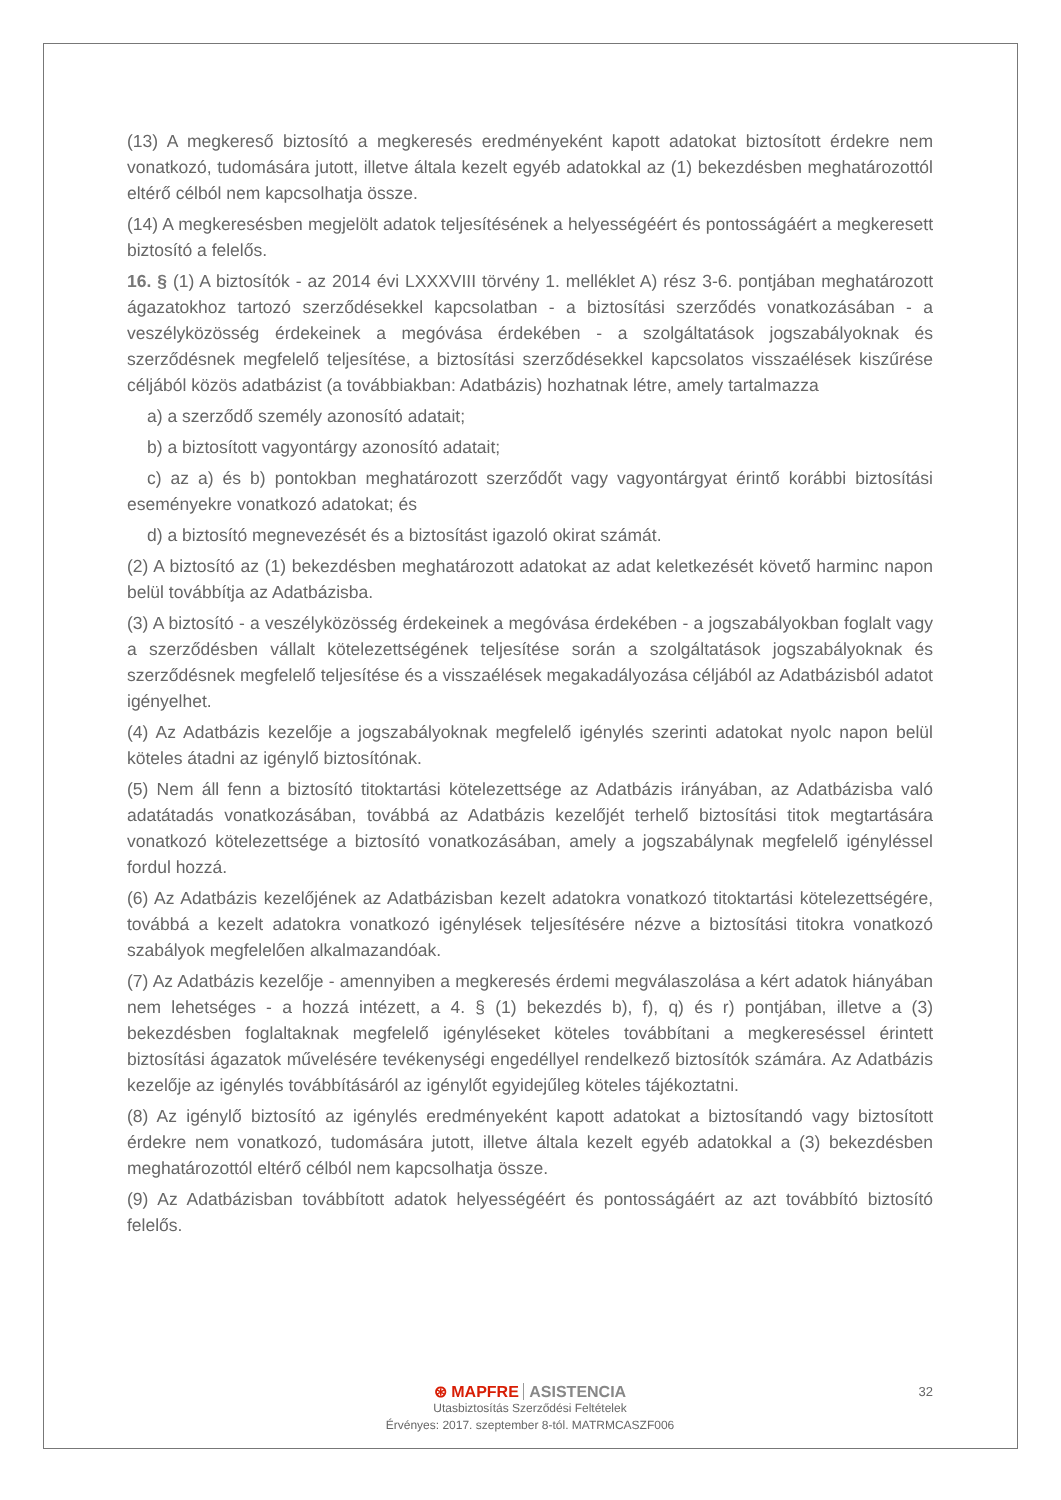(13) A megkereső biztosító a megkeresés eredményeként kapott adatokat biztosított érdekre nem vonatkozó, tudomására jutott, illetve általa kezelt egyéb adatokkal az (1) bekezdésben meghatározottól eltérő célból nem kapcsolhatja össze.
(14) A megkeresésben megjelölt adatok teljesítésének a helyességéért és pontosságáért a megkeresett biztosító a felelős.
16. § (1) A biztosítók - az 2014 évi LXXXVIII törvény 1. melléklet A) rész 3-6. pontjában meghatározott ágazatokhoz tartozó szerződésekkel kapcsolatban - a biztosítási szerződés vonatkozásában - a veszélyközösség érdekeinek a megóvása érdekében - a szolgáltatások jogszabályoknak és szerződésnek megfelelő teljesítése, a biztosítási szerződésekkel kapcsolatos visszaélések kiszűrése céljából közös adatbázist (a továbbiakban: Adatbázis) hozhatnak létre, amely tartalmazza
a) a szerződő személy azonosító adatait;
b) a biztosított vagyontárgy azonosító adatait;
c) az a) és b) pontokban meghatározott szerződőt vagy vagyontárgyat érintő korábbi biztosítási eseményekre vonatkozó adatokat; és
d) a biztosító megnevezését és a biztosítást igazoló okirat számát.
(2) A biztosító az (1) bekezdésben meghatározott adatokat az adat keletkezését követő harminc napon belül továbbítja az Adatbázisba.
(3) A biztosító - a veszélyközösség érdekeinek a megóvása érdekében - a jogszabályokban foglalt vagy a szerződésben vállalt kötelezettségének teljesítése során a szolgáltatások jogszabályoknak és szerződésnek megfelelő teljesítése és a visszaélések megakadályozása céljából az Adatbázisból adatot igényelhet.
(4) Az Adatbázis kezelője a jogszabályoknak megfelelő igénylés szerinti adatokat nyolc napon belül köteles átadni az igénylő biztosítónak.
(5) Nem áll fenn a biztosító titoktartási kötelezettsége az Adatbázis irányában, az Adatbázisba való adatátadás vonatkozásában, továbbá az Adatbázis kezelőjét terhelő biztosítási titok megtartására vonatkozó kötelezettsége a biztosító vonatkozásában, amely a jogszabálynak megfelelő igényléssel fordul hozzá.
(6) Az Adatbázis kezelőjének az Adatbázisban kezelt adatokra vonatkozó titoktartási kötelezettségére, továbbá a kezelt adatokra vonatkozó igénylések teljesítésére nézve a biztosítási titokra vonatkozó szabályok megfelelően alkalmazandóak.
(7) Az Adatbázis kezelője - amennyiben a megkeresés érdemi megválaszolása a kért adatok hiányában nem lehetséges - a hozzá intézett, a 4. § (1) bekezdés b), f), q) és r) pontjában, illetve a (3) bekezdésben foglaltaknak megfelelő igényléseket köteles továbbítani a megkereséssel érintett biztosítási ágazatok művelésére tevékenységi engedéllyel rendelkező biztosítók számára. Az Adatbázis kezelője az igénylés továbbításáról az igénylőt egyidejűleg köteles tájékoztatni.
(8) Az igénylő biztosító az igénylés eredményeként kapott adatokat a biztosítandó vagy biztosított érdekre nem vonatkozó, tudomására jutott, illetve általa kezelt egyéb adatokkal a (3) bekezdésben meghatározottól eltérő célból nem kapcsolhatja össze.
(9) Az Adatbázisban továbbított adatok helyességéért és pontosságáért az azt továbbító biztosító felelős.
32
⊛ MAPFRE ASISTENCIA
Utasbiztosítás Szerződési Feltételek
Érvényes: 2017. szeptember 8-tól. MATRMCASZF006